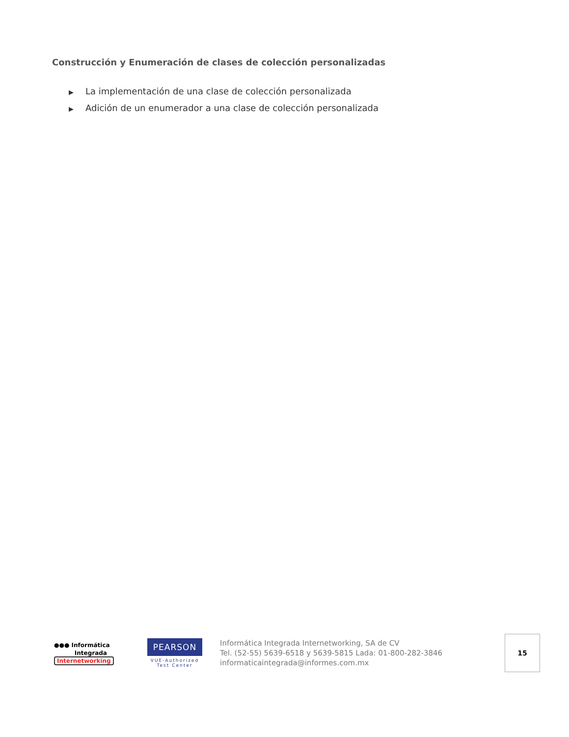Construcción y Enumeración de clases de colección personalizadas
▶ La implementación de una clase de colección personalizada
▶ Adición de un enumerador a una clase de colección personalizada
●●● Informática
Integrada
Internetworking
PEARSON
VUE-Authorized
Test Center
Informática Integrada Internetworking, SA de CV
Tel. (52-55) 5639-6518 y 5639-5815 Lada: 01-800-282-3846
informaticaintegrada@informes.com.mx
15